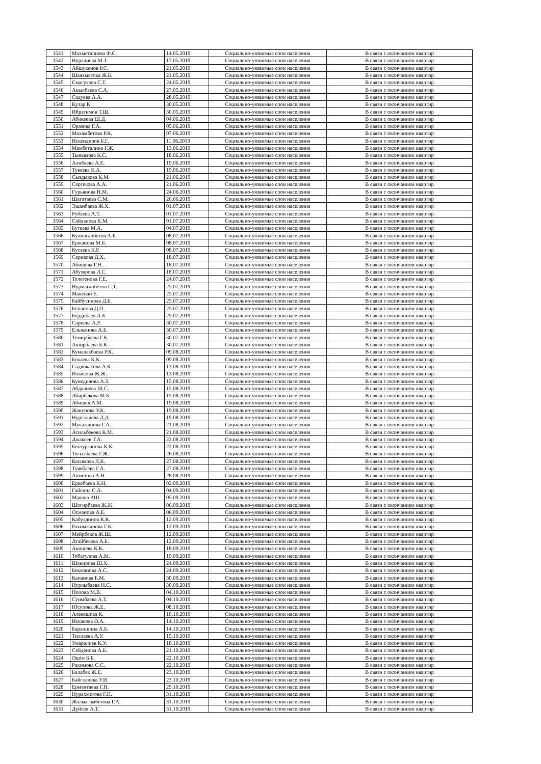| 1541 | Махметалиева Ф.С. | 14.05.2019 | Социально-уязвимые слои населения | В связи с окончанием квартир |
| 1542 | Нуралиева М.Т. | 17.05.2019 | Социально-уязвимые слои населения | В связи с окончанием квартир |
| 1543 | Айшукенов Р.С. | 21.05.2019 | Социально-уязвимые слои населения | В связи с окончанием квартир |
| 1544 | Шаяхметова Ж.Б. | 21.05.2019 | Социально-уязвимые слои населения | В связи с окончанием квартир |
| 1545 | Смагулова С.Т. | 24.05.2019 | Социально-уязвимые слои населения | В связи с окончанием квартир |
| 1546 | Акылбаева С.А. | 27.05.2019 | Социально-уязвимые слои населения | В связи с окончанием квартир |
| 1547 | Садуева А.А. | 28.05.2019 | Социально-уязвимые слои населения | В связи с окончанием квартир |
| 1548 | Қузар К. | 30.05.2019 | Социально-уязвимые слои населения | В связи с окончанием квартир |
| 1549 | Ибрагимов Т.Ш. | 30.05.2019 | Социально-уязвимые слои населения | В связи с окончанием квартир |
| 1550 | Абикеева Ш.Д. | 04.06.2019 | Социально-уязвимые слои населения | В связи с окончанием квартир |
| 1551 | Оразова Г.А. | 05.06.2019 | Социально-уязвимые слои населения | В связи с окончанием квартир |
| 1552 | Махамбетова Р.К. | 07.06.2019 | Социально-уязвимые слои населения | В связи с окончанием квартир |
| 1553 | Искендиров Б.Г. | 11.06.2019 | Социально-уязвимые слои населения | В связи с окончанием квартир |
| 1554 | Мамбеталина Г.Ж. | 13.06.2019 | Социально-уязвимые слои населения | В связи с окончанием квартир |
| 1555 | Тынымова К.С. | 18.06.2019 | Социально-уязвимые слои населения | В связи с окончанием квартир |
| 1556 | Алибаева А.Е. | 19.06.2019 | Социально-уязвимые слои населения | В связи с окончанием квартир |
| 1557 | Тукеева К.А. | 19.06.2019 | Социально-уязвимые слои населения | В связи с окончанием квартир |
| 1558 | Сыздыкова К.М. | 21.06.2019 | Социально-уязвимые слои населения | В связи с окончанием квартир |
| 1559 | Сертекова А.А. | 21.06.2019 | Социально-уязвимые слои населения | В связи с окончанием квартир |
| 1560 | Гурьянова Н.М. | 24.06.2019 | Социально-уязвимые слои населения | В связи с окончанием квартир |
| 1561 | Шагатаева С.М. | 26.06.2019 | Социально-уязвимые слои населения | В связи с окончанием квартир |
| 1562 | Эшанбаева Ж.Х. | 01.07.2019 | Социально-уязвимые слои населения | В связи с окончанием квартир |
| 1563 | Рубаева А.Т. | 01.07.2019 | Социально-уязвимые слои населения | В связи с окончанием квартир |
| 1564 | Сайханова К.М. | 01.07.2019 | Социально-уязвимые слои населения | В связи с окончанием квартир |
| 1565 | Бутеева М.А. | 04.07.2019 | Социально-уязвимые слои населения | В связи с окончанием квартир |
| 1566 | Кулмаганбетов А.Б. | 08.07.2019 | Социально-уязвимые слои населения | В связи с окончанием квартир |
| 1567 | Ержанова М.Б. | 08.07.2019 | Социально-уязвимые слои населения | В связи с окончанием квартир |
| 1568 | Кусаева К.Р. | 08.07.2019 | Социально-уязвимые слои населения | В связи с окончанием квартир |
| 1569 | Серикова Д.Х. | 18.07.2019 | Социально-уязвимые слои населения | В связи с окончанием квартир |
| 1570 | Абишева Г.Н. | 18.07.2019 | Социально-уязвимые слои населения | В связи с окончанием квартир |
| 1571 | Абузарова Л.С. | 18.07.2019 | Социально-уязвимые слои населения | В связи с окончанием квартир |
| 1572 | Толегенова Г.Е. | 24.07.2019 | Социально-уязвимые слои населения | В связи с окончанием квартир |
| 1573 | Нурмаганбетов С.Т. | 25.07.2019 | Социально-уязвимые слои населения | В связи с окончанием квартир |
| 1574 | Макенай Е. | 25.07.2019 | Социально-уязвимые слои населения | В связи с окончанием квартир |
| 1575 | Байбусинова Д.Б. | 25.07.2019 | Социально-уязвимые слои населения | В связи с окончанием квартир |
| 1576 | Еспанова Д.О. | 25.07.2019 | Социально-уязвимые слои населения | В связи с окончанием квартир |
| 1577 | Бердибаев А.Б. | 29.07.2019 | Социально-уязвимые слои населения | В связи с окончанием квартир |
| 1578 | Сариева А.Р. | 30.07.2019 | Социально-уязвимые слои населения | В связи с окончанием квартир |
| 1579 | Ельжанова А.Б. | 30.07.2019 | Социально-уязвимые слои населения | В связи с окончанием квартир |
| 1580 | Темирбаева Г.К. | 30.07.2019 | Социально-уязвимые слои населения | В связи с окончанием квартир |
| 1581 | Аширбаева Б.К. | 30.07.2019 | Социально-уязвимые слои населения | В связи с окончанием квартир |
| 1582 | Кумалакбаева Р.К. | 09.08.2019 | Социально-уязвимые слои населения | В связи с окончанием квартир |
| 1583 | Бохаева К.К. | 09.08.2019 | Социально-уязвимые слои населения | В связи с окончанием квартир |
| 1584 | Садвокасова А.К. | 13.08.2019 | Социально-уязвимые слои населения | В связи с окончанием квартир |
| 1585 | Ильясова Ж.Ж. | 13.08.2019 | Социально-уязвимые слои населения | В связи с окончанием квартир |
| 1586 | Кунедилова А.З. | 15.08.2019 | Социально-уязвимые слои населения | В связи с окончанием квартир |
| 1587 | Абдалиева Ш.С. | 15.08.2019 | Социально-уязвимые слои населения | В связи с окончанием квартир |
| 1588 | Абирбекова М.Б. | 15.08.2019 | Социально-уязвимые слои населения | В связи с окончанием квартир |
| 1589 | Абишев А.М. | 19.08.2019 | Социально-уязвимые слои населения | В связи с окончанием квартир |
| 1590 | Жакупова У.К. | 19.08.2019 | Социально-уязвимые слои населения | В связи с окончанием квартир |
| 1591 | Нургалиева Д.Д. | 19.08.2019 | Социально-уязвимые слои населения | В связи с окончанием квартир |
| 1592 | Мукажанова Г.А. | 21.08.2019 | Социально-уязвимые слои населения | В связи с окончанием квартир |
| 1593 | Асильбекова К.М. | 21.08.2019 | Социально-уязвимые слои населения | В связи с окончанием квартир |
| 1594 | Джакеев Т.А. | 22.08.2019 | Социально-уязвимые слои населения | В связи с окончанием квартир |
| 1595 | Бектурганова К.К. | 22.08.2019 | Социально-уязвимые слои населения | В связи с окончанием квартир |
| 1596 | Тогызбаева Г.Ж. | 26.08.2019 | Социально-уязвимые слои населения | В связи с окончанием квартир |
| 1597 | Касимова Л.К. | 27.08.2019 | Социально-уязвимые слои населения | В связи с окончанием квартир |
| 1598 | Туякбаева Г.А. | 27.08.2019 | Социально-уязвимые слои населения | В связи с окончанием квартир |
| 1599 | Ахметова А.Н. | 28.08.2019 | Социально-уязвимые слои населения | В связи с окончанием квартир |
| 1600 | Еркебаева К.Н. | 02.09.2019 | Социально-уязвимые слои населения | В связи с окончанием квартир |
| 1601 | Гайсина С.А. | 04.09.2019 | Социально-уязвимые слои населения | В связи с окончанием квартир |
| 1602 | Макова Р.Ш. | 05.09.2019 | Социально-уязвимые слои населения | В связи с окончанием квартир |
| 1603 | Шогирбаева Ж.Ж. | 06.09.2019 | Социально-уязвимые слои населения | В связи с окончанием квартир |
| 1604 | Османова А.Е. | 06.09.2019 | Социально-уязвимые слои населения | В связи с окончанием квартир |
| 1605 | Кабулдинов К.К. | 12.09.2019 | Социально-уязвимые слои населения | В связи с окончанием квартир |
| 1606 | Рахимжанова Г.К. | 12.09.2019 | Социально-уязвимые слои населения | В связи с окончанием квартир |
| 1607 | Мейрбеков Ж.Ш. | 12.09.2019 | Социально-уязвимые слои населения | В связи с окончанием квартир |
| 1608 | Атайбекова А.Б. | 12.09.2019 | Социально-уязвимые слои населения | В связи с окончанием квартир |
| 1609 | Акишева К.К. | 18.09.2019 | Социально-уязвимые слои населения | В связи с окончанием квартир |
| 1610 | Тобагулова А.М. | 19.09.2019 | Социально-уязвимые слои населения | В связи с окончанием квартир |
| 1611 | Шакирова Ш.Х. | 24.09.2019 | Социально-уязвимые слои населения | В связи с окончанием квартир |
| 1612 | Бекжанова А.С. | 24.09.2019 | Социально-уязвимые слои населения | В связи с окончанием квартир |
| 1613 | Капанова Б.М. | 30.09.2019 | Социально-уязвимые слои населения | В связи с окончанием квартир |
| 1614 | Нурлыбаева Н.С. | 30.09.2019 | Социально-уязвимые слои населения | В связи с окончанием квартир |
| 1615 | Попова М.В. | 04.10.2019 | Социально-уязвимые слои населения | В связи с окончанием квартир |
| 1616 | Суимбаева А.Т. | 04.10.2019 | Социально-уязвимые слои населения | В связи с окончанием квартир |
| 1617 | Юсупова Ж.Е. | 08.10.2019 | Социально-уязвимые слои населения | В связи с окончанием квартир |
| 1618 | Алекешова К. | 10.10.2019 | Социально-уязвимые слои населения | В связи с окончанием квартир |
| 1619 | Искакова Ә.А. | 14.10.2019 | Социально-уязвимые слои населения | В связи с окончанием квартир |
| 1620 | Бараншина А.Б. | 14.10.2019 | Социально-уязвимые слои населения | В связи с окончанием квартир |
| 1621 | Тиллаева А.У. | 15.10.2019 | Социально-уязвимые слои населения | В связи с окончанием квартир |
| 1622 | Умаралиев К.У. | 18.10.2019 | Социально-уязвимые слои населения | В связи с окончанием квартир |
| 1623 | Сейденова А.Б. | 21.10.2019 | Социально-уязвимые слои населения | В связи с окончанием квартир |
| 1624 | Әшім Б.Б. | 22.10.2019 | Социально-уязвимые слои населения | В связи с окончанием квартир |
| 1625 | Рахимова С.С. | 22.10.2019 | Социально-уязвимые слои населения | В связи с окончанием квартир |
| 1626 | Балабек Ж.Е. | 23.10.2019 | Социально-уязвимые слои населения | В связи с окончанием квартир |
| 1627 | Байгалиева У.И. | 23.10.2019 | Социально-уязвимые слои населения | В связи с окончанием квартир |
| 1628 | Ерментаева Г.Н. | 29.10.2019 | Социально-уязвимые слои населения | В связи с окончанием квартир |
| 1629 | Нурахметова Г.Н. | 31.10.2019 | Социально-уязвимые слои населения | В связи с окончанием квартир |
| 1630 | Жалмагамбетова Г.А. | 31.10.2019 | Социально-уязвимые слои населения | В связи с окончанием квартир |
| 1631 | Дүйсек А.Т. | 31.10.2019 | Социально-уязвимые слои населения | В связи с окончанием квартир |